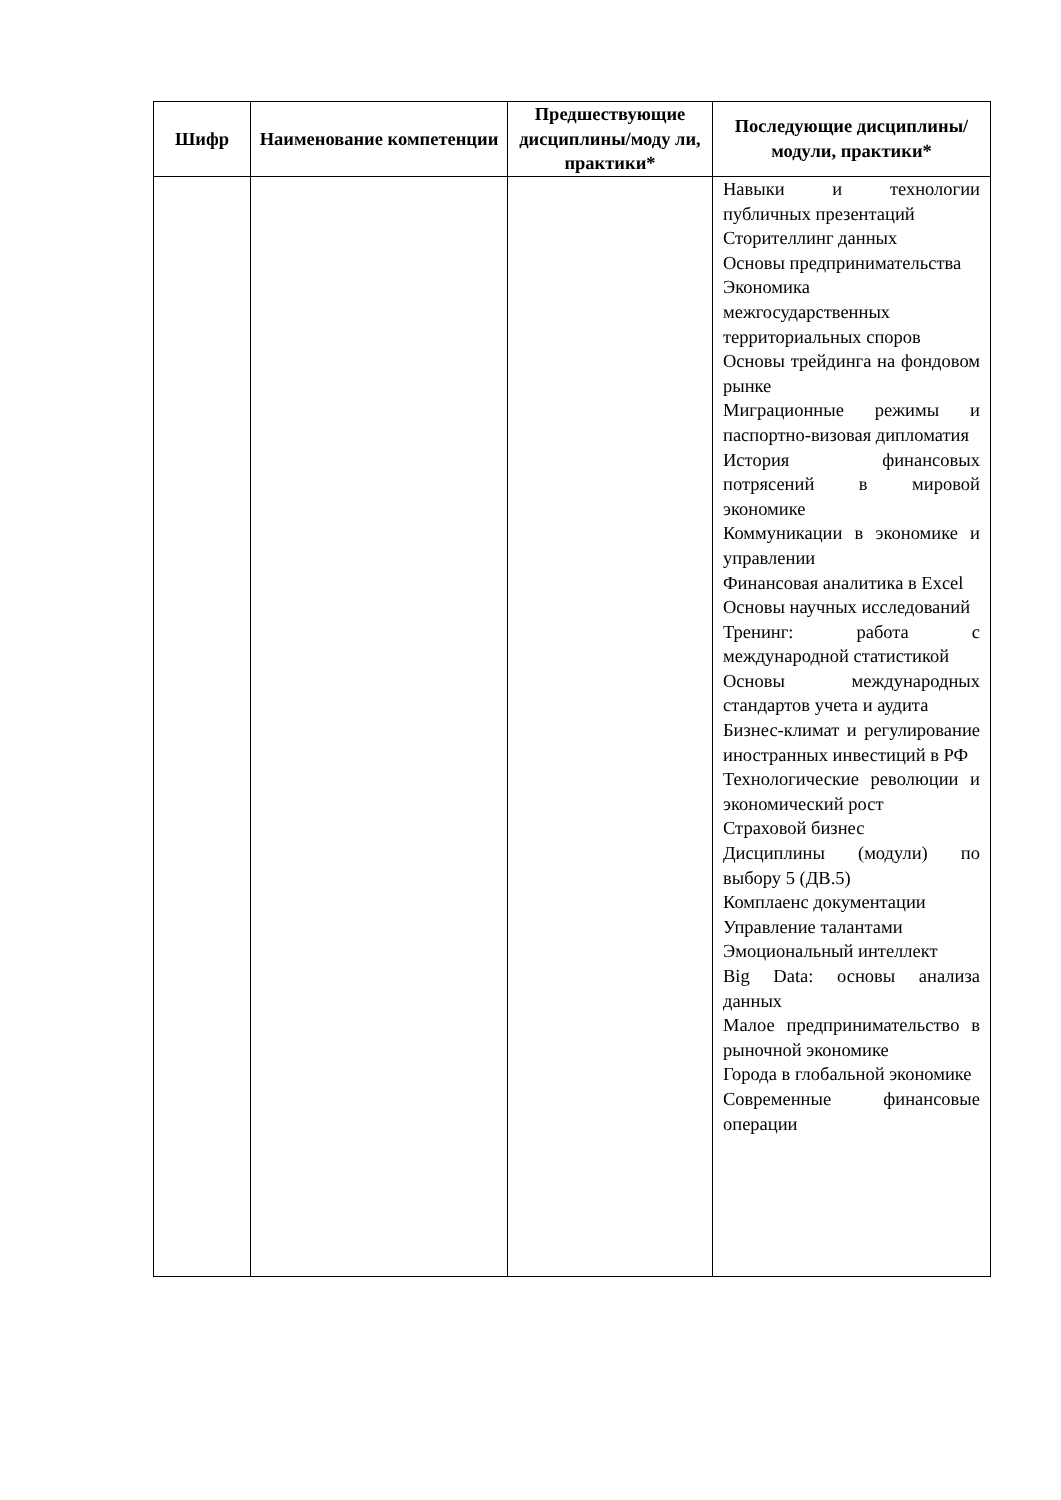| Шифр | Наименование компетенции | Предшествующие дисциплины/моду ли, практики* | Последующие дисциплины/модули, практики* |
| --- | --- | --- | --- |
| | | | Навыки и технологии публичных презентаций Сторителлинг данных Основы предпринимательства Экономика межгосударственных территориальных споров Основы трейдинга на фондовом рынке Миграционные режимы и паспортно-визовая дипломатия История финансовых потрясений в мировой экономике Коммуникации в экономике и управлении Финансовая аналитика в Excel Основы научных исследований Тренинг: работа с международной статистикой Основы международных стандартов учета и аудита Бизнес-климат и регулирование иностранных инвестиций в РФ Технологические революции и экономический рост Страховой бизнес Дисциплины (модули) по выбору 5 (ДВ.5) Комплаенс документации Управление талантами Эмоциональный интеллект Big Data: основы анализа данных Малое предпринимательство в рыночной экономике Города в глобальной экономике Современные финансовые операции |